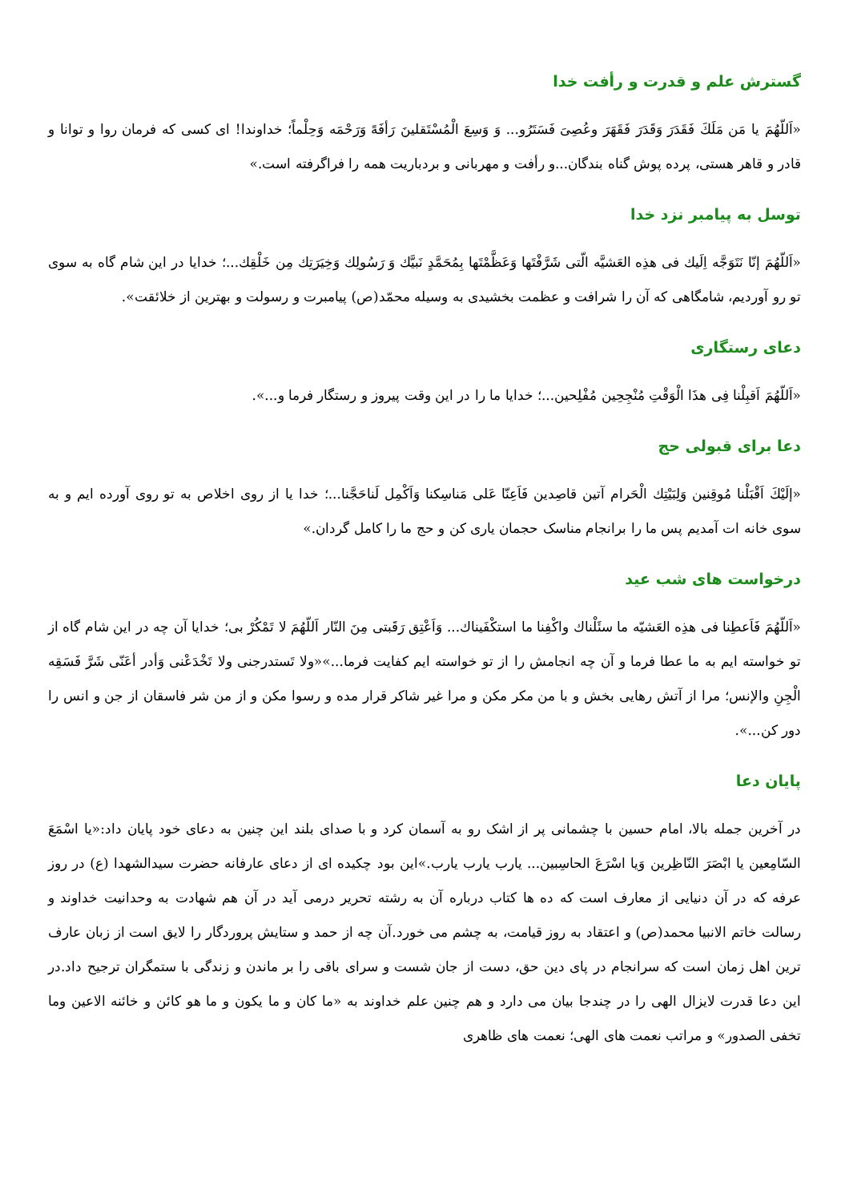گسترش علم و قدرت و رأفت خدا
«اَللّهُمَ يا مَن مَلَكَ فَقَدَرَ وَقَدَرَ فَقَهَرَ وعُصِىَ فَسَتَرُو... وَ وَسِعَ الْمُسْتَقلينَ رَأفَهً وَرَحْمَه وَحِلْماً؛ خداوندا! ای کسی که فرمان روا و توانا و قادر و قاهر هستی، پرده پوش گناه بندگان...و رأفت و مهربانی و بردباریت همه را فراگرفته است.»
توسل به پیامبر نزد خدا
«اَللّهُمَ إنّا نَتَوَجَّه اِلَيك فی هذِه العَشيَّه الّتی شَرَّفْتَها وَعَظَّمْتَها بِمُحَمَّدٍ نَبيَّك وَ رَسُولِك وَخِيَرَتِك مِن خَلْقِك...؛ خدایا در این شام گاه به سوی تو رو آوردیم، شامگاهی که آن را شرافت و عظمت بخشیدی به وسیله محمّد(ص) پیامبرت و رسولت و بهترین از خلائقت».
دعای رستگاری
«اَللّهُمَ اَقبِلْنا فِی هذَا الْوَقْتِ مُنْجِحِين مُفْلِحين...؛ خدایا ما را در این وقت پیروز و رستگار فرما و...».
دعا برای قبولی حج
«إلَيْكَ اَقْبَلْنا مُوقِنين وَلِبَيْتِك الْحَرام آتين قاصِدين فَاَعِنّا عَلی مَناسِكنا وَاَكْمِل لَناحَجَّنا...؛ خدا یا از روی اخلاص به تو روی آورده ایم و به سوی خانه ات آمدیم پس ما را برانجام مناسک حجمان یاری کن و حج ما را کامل گردان.»
درخواست های شب عید
«اَللّهُمَ فَاَعطِنا فی هذِه العَشيّه ما سئَلْناك واكْفِنا ما استكْفَيناك... وَاَعْتِق رَقَبتی مِنَ النّار اَللّهُمَ لا تَمْكُرْ بی؛ خدایا آن چه در این شام گاه از تو خواسته ایم به ما عطا فرما و آن چه انجامش را از تو خواسته ایم کفایت فرما...»«ولا تَستدرجنی ولا تَخْدَعْنی وَأدر أعَنّی شَرَّ فَسَقِه الْجِنِ والإنس؛ مرا از آتش رهایی بخش و با من مکر مکن و مرا غیر شاکر قرار مده و رسوا مکن و از من شر فاسقان از جن و انس را دور کن...».
پایان دعا
در آخرین جمله بالا، امام حسین با چشمانی پر از اشک رو به آسمان کرد و با صدای بلند این چنین به دعای خود پایان داد:«یا اسْمَعَ السّامِعين يا ابْصَرَ النّاظِرين وَيا اسْرَعَ الحاسِبين... يارب يارب يارب.»این بود چکیده ای از دعای عارفانه حضرت سیدالشهدا (ع) در روز عرفه که در آن دنیایی از معارف است که ده ها کتاب درباره آن به رشته تحریر درمی آید در آن هم شهادت به وحدانیت خداوند و رسالت خاتم الانبیا محمد(ص) و اعتقاد به روز قیامت، به چشم می خورد.آن چه از حمد و ستایش پروردگار را لایق است از زبان عارف ترین اهل زمان است که سرانجام در پای دین حق، دست از جان شست و سرای باقی را بر ماندن و زندگی با ستمگران ترجیح داد.در این دعا قدرت لایزال الهی را در چندجا بیان می دارد و هم چنین علم خداوند به «ما كان و ما يكون و ما هو كائن و خائنه الاعين وما تخفى الصدور» و مراتب نعمت های الهی؛ نعمت های ظاهری